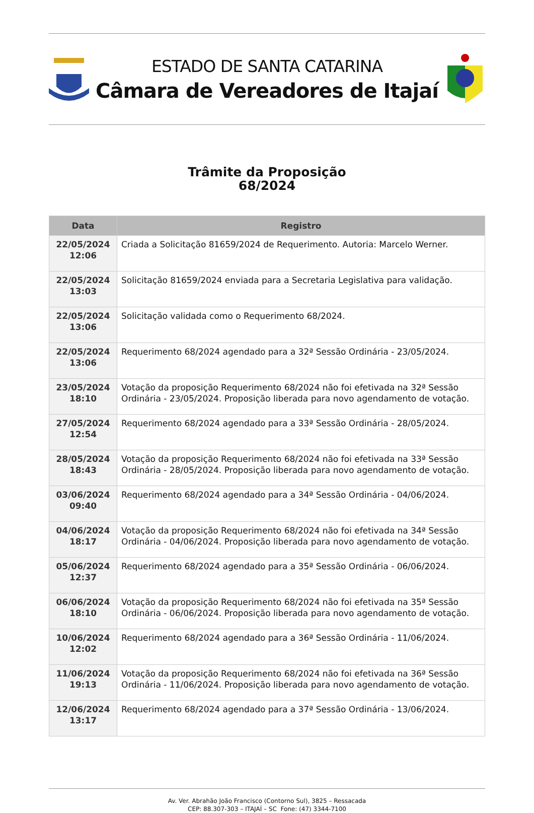ESTADO DE SANTA CATARINA
Câmara de Vereadores de Itajaí
Trâmite da Proposição
68/2024
| Data | Registro |
| --- | --- |
| 22/05/2024 12:06 | Criada a Solicitação 81659/2024 de Requerimento. Autoria: Marcelo Werner. |
| 22/05/2024 13:03 | Solicitação 81659/2024 enviada para a Secretaria Legislativa para validação. |
| 22/05/2024 13:06 | Solicitação validada como o Requerimento 68/2024. |
| 22/05/2024 13:06 | Requerimento 68/2024 agendado para a 32ª Sessão Ordinária - 23/05/2024. |
| 23/05/2024 18:10 | Votação da proposição Requerimento 68/2024 não foi efetivada na 32ª Sessão Ordinária - 23/05/2024. Proposição liberada para novo agendamento de votação. |
| 27/05/2024 12:54 | Requerimento 68/2024 agendado para a 33ª Sessão Ordinária - 28/05/2024. |
| 28/05/2024 18:43 | Votação da proposição Requerimento 68/2024 não foi efetivada na 33ª Sessão Ordinária - 28/05/2024. Proposição liberada para novo agendamento de votação. |
| 03/06/2024 09:40 | Requerimento 68/2024 agendado para a 34ª Sessão Ordinária - 04/06/2024. |
| 04/06/2024 18:17 | Votação da proposição Requerimento 68/2024 não foi efetivada na 34ª Sessão Ordinária - 04/06/2024. Proposição liberada para novo agendamento de votação. |
| 05/06/2024 12:37 | Requerimento 68/2024 agendado para a 35ª Sessão Ordinária - 06/06/2024. |
| 06/06/2024 18:10 | Votação da proposição Requerimento 68/2024 não foi efetivada na 35ª Sessão Ordinária - 06/06/2024. Proposição liberada para novo agendamento de votação. |
| 10/06/2024 12:02 | Requerimento 68/2024 agendado para a 36ª Sessão Ordinária - 11/06/2024. |
| 11/06/2024 19:13 | Votação da proposição Requerimento 68/2024 não foi efetivada na 36ª Sessão Ordinária - 11/06/2024. Proposição liberada para novo agendamento de votação. |
| 12/06/2024 13:17 | Requerimento 68/2024 agendado para a 37ª Sessão Ordinária - 13/06/2024. |
Av. Ver. Abrahão João Francisco (Contorno Sul), 3825 – Ressacada
CEP: 88.307-303 – ITAJAÍ – SC Fone: (47) 3344-7100